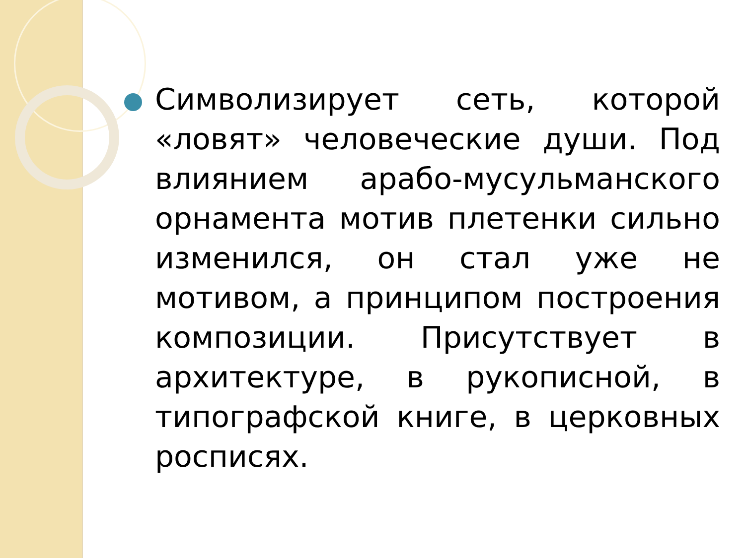Символизирует сеть, которой «ловят» человеческие души. Под влиянием арабо-мусульманского орнамента мотив плетенки сильно изменился, он стал уже не мотивом, а принципом построения композиции. Присутствует в архитектуре, в рукописной, в типографской книге, в церковных росписях.